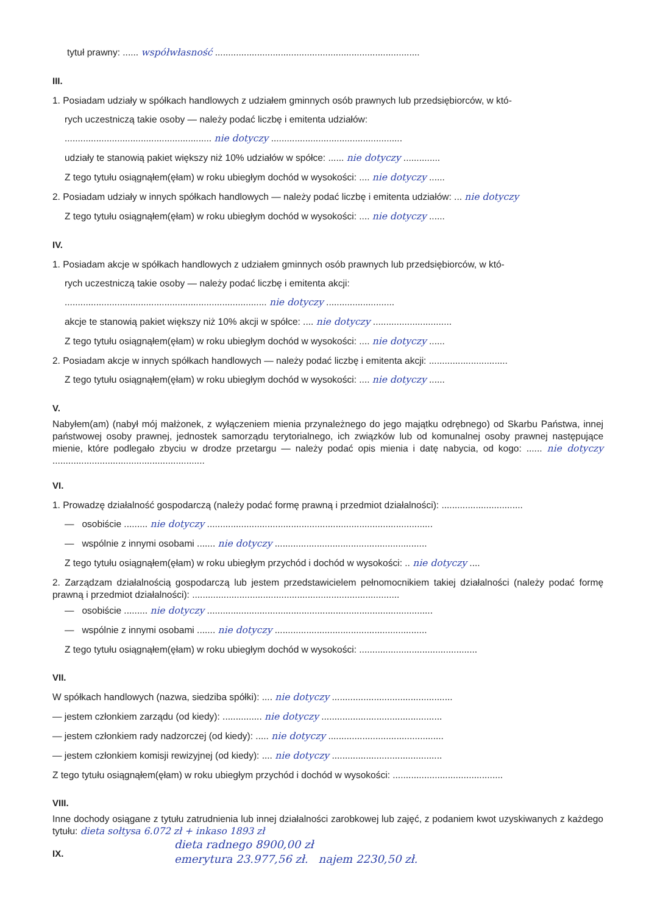tytuł prawny: ...... współwłasność ..............................................................................
III.
1. Posiadam udziały w spółkach handlowych z udziałem gminnych osób prawnych lub przedsiębiorców, w któ-
rych uczestniczą takie osoby — należy podać liczbę i emitenta udziałów:
........................................................ nie dotyczy ..................................................
udziały te stanowią pakiet większy niż 10% udziałów w spółce: ...... nie dotyczy ..............
Z tego tytułu osiągnąłem(ęłam) w roku ubiegłym dochód w wysokości: .... nie dotyczy ......
2. Posiadam udziały w innych spółkach handlowych — należy podać liczbę i emitenta udziałów: ... nie dotyczy
Z tego tytułu osiągnąłem(ęłam) w roku ubiegłym dochód w wysokości: .... nie dotyczy ......
IV.
1. Posiadam akcje w spółkach handlowych z udziałem gminnych osób prawnych lub przedsiębiorców, w któ-
rych uczestniczą takie osoby — należy podać liczbę i emitenta akcji:
............................................................................. nie dotyczy ..........................
akcje te stanowią pakiet większy niż 10% akcji w spółce: .... nie dotyczy ..............................
Z tego tytułu osiągnąłem(ęłam) w roku ubiegłym dochód w wysokości: .... nie dotyczy ......
2. Posiadam akcje w innych spółkach handlowych — należy podać liczbę i emitenta akcji: ..............................
Z tego tytułu osiągnąłem(ęłam) w roku ubiegłym dochód w wysokości: .... nie dotyczy ......
V.
Nabyłem(am) (nabył mój małżonek, z wyłączeniem mienia przynależnego do jego majątku odrębnego) od Skarbu Państwa, innej państwowej osoby prawnej, jednostek samorządu terytorialnego, ich związków lub od komunalnej osoby prawnej następujące mienie, które podlegało zbyciu w drodze przetargu — należy podać opis mienia i datę nabycia, od kogo: ...... nie dotyczy ..........................................................
VI.
1. Prowadzę działalność gospodarczą (należy podać formę prawną i przedmiot działalności): ...............................
— osobiście ......... nie dotyczy ......................................................................................
— wspólnie z innymi osobami ....... nie dotyczy ..........................................................
Z tego tytułu osiągnąłem(ęłam) w roku ubiegłym przychód i dochód w wysokości: .. nie dotyczy ....
2. Zarządzam działalnością gospodarczą lub jestem przedstawicielem pełnomocnikiem takiej działalności (należy podać formę prawną i przedmiot działalności): ...............................................................................
— osobiście ......... nie dotyczy ......................................................................................
— wspólnie z innymi osobami ....... nie dotyczy ..........................................................
Z tego tytułu osiągnąłem(ęłam) w roku ubiegłym dochód w wysokości: .............................................
VII.
W spółkach handlowych (nazwa, siedziba spółki): .... nie dotyczy ..............................................
— jestem członkiem zarządu (od kiedy): ............... nie dotyczy ..............................................
— jestem członkiem rady nadzorczej (od kiedy): ..... nie dotyczy ............................................
— jestem członkiem komisji rewizyjnej (od kiedy): .... nie dotyczy ..........................................
Z tego tytułu osiągnąłem(ęłam) w roku ubiegłym przychód i dochód w wysokości: ..........................................
VIII.
Inne dochody osiągane z tytułu zatrudnienia lub innej działalności zarobkowej lub zajęć, z podaniem kwot uzyskiwanych z każdego tytułu: dieta sołtysa 6.072 zł + inkaso 1893 zł
dieta radnego 8900,00 zł
emerytura 23.977,56 zł. najem 2230,50 zł.
IX.